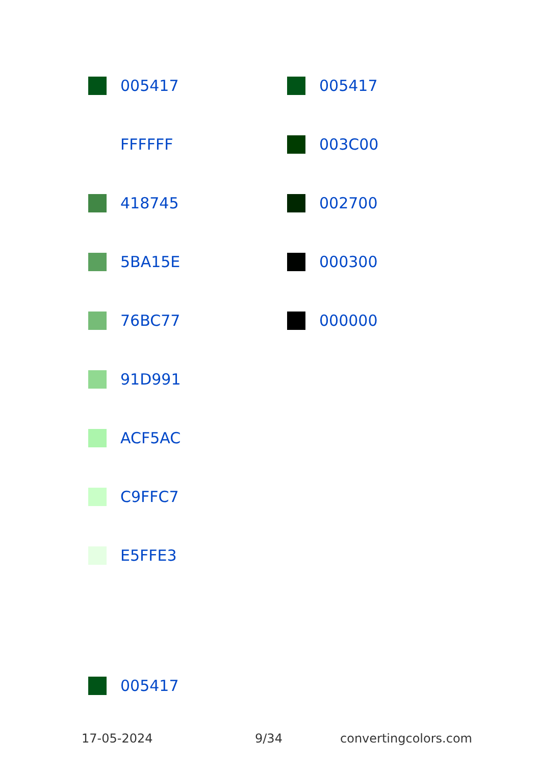005417
FFFFFF
418745
5BA15E
76BC77
91D991
ACF5AC
C9FFC7
E5FFE3
005417
003C00
002700
000300
000000
005417
17-05-2024 9/34 convertingcolors.com